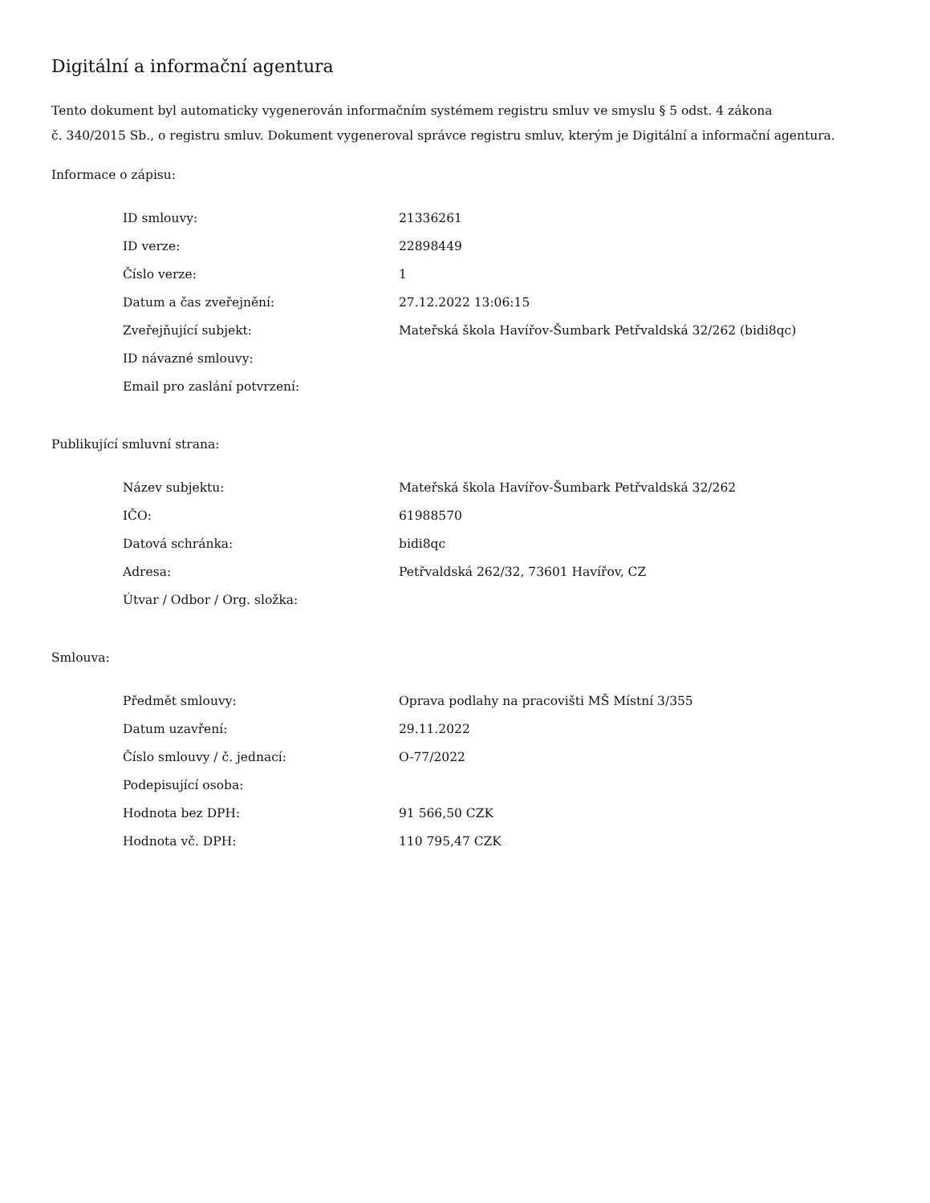Digitální a informační agentura
Tento dokument byl automaticky vygenerován informačním systémem registru smluv ve smyslu § 5 odst. 4 zákona
č. 340/2015 Sb., o registru smluv. Dokument vygeneroval správce registru smluv, kterým je Digitální a informační agentura.
Informace o zápisu:
| ID smlouvy: | 21336261 |
| ID verze: | 22898449 |
| Číslo verze: | 1 |
| Datum a čas zveřejnění: | 27.12.2022 13:06:15 |
| Zveřejňující subjekt: | Mateřská škola Havířov-Šumbark Petřvaldská 32/262 (bidi8qc) |
| ID návazné smlouvy: | |
| Email pro zaslání potvrzení: | |
Publikující smluvní strana:
| Název subjektu: | Mateřská škola Havířov-Šumbark Petřvaldská 32/262 |
| IČO: | 61988570 |
| Datová schránka: | bidi8qc |
| Adresa: | Petřvaldská 262/32, 73601 Havířov, CZ |
| Útvar / Odbor / Org. složka: | |
Smlouva:
| Předmět smlouvy: | Oprava podlahy na pracovišti MŠ Místní 3/355 |
| Datum uzavření: | 29.11.2022 |
| Číslo smlouvy / č. jednací: | O-77/2022 |
| Podepisující osoba: | |
| Hodnota bez DPH: | 91 566,50 CZK |
| Hodnota vč. DPH: | 110 795,47 CZK |